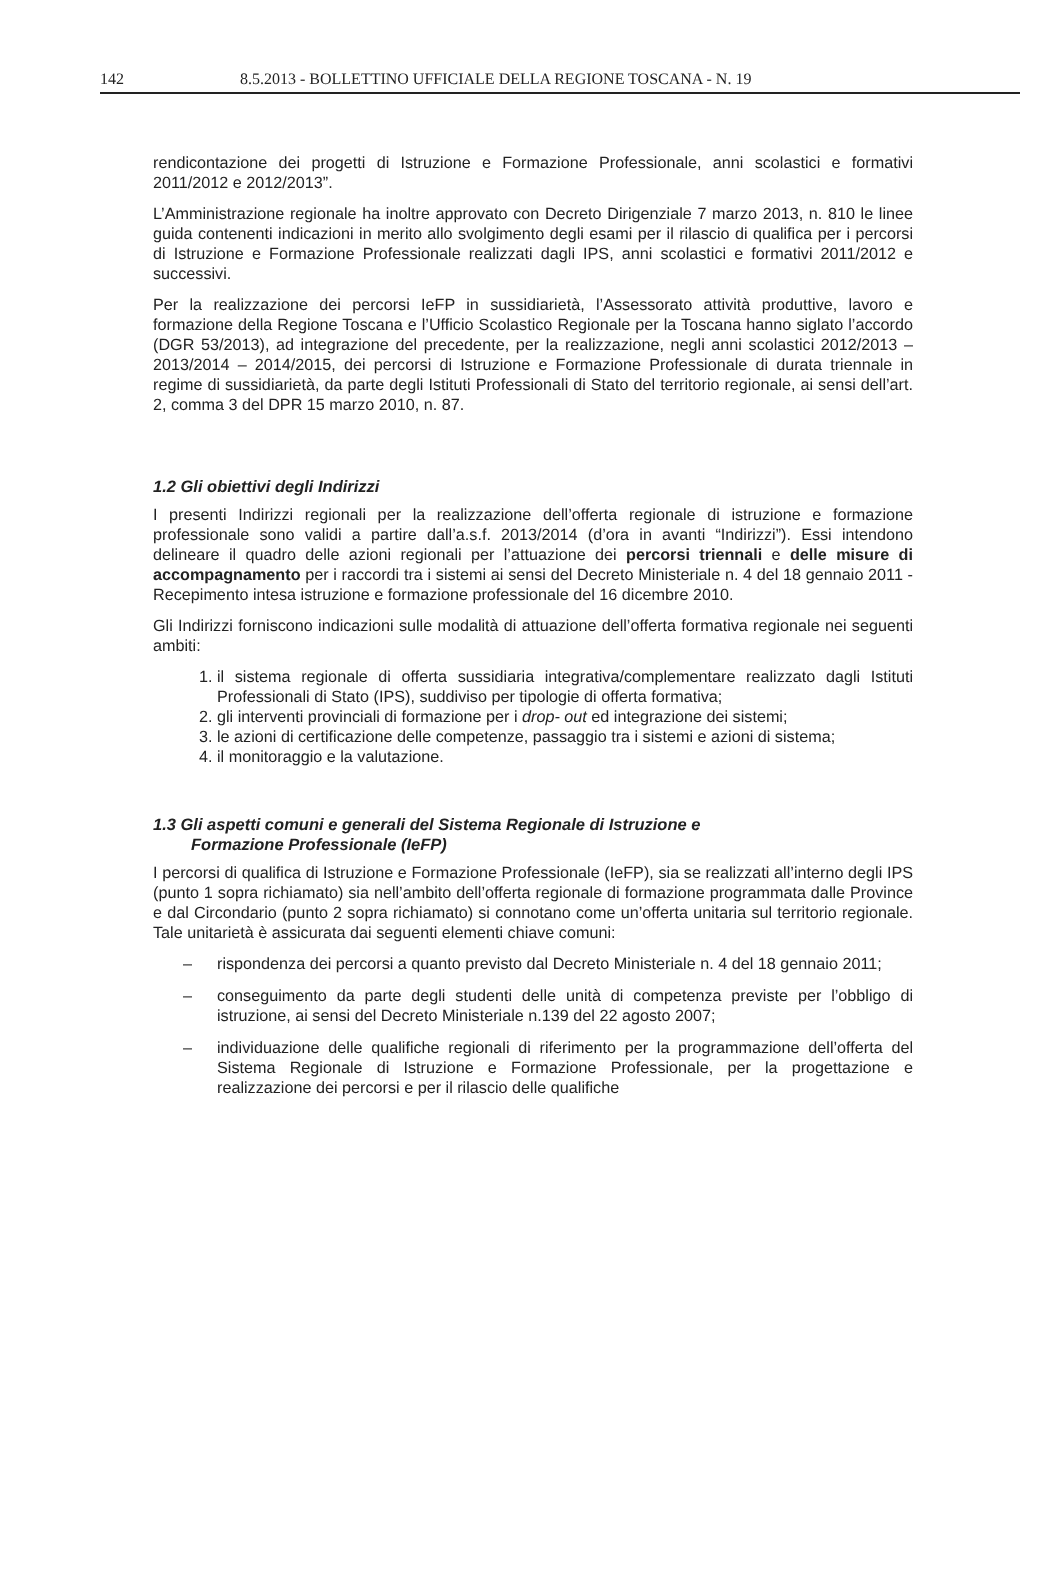142 8.5.2013 - BOLLETTINO UFFICIALE DELLA REGIONE TOSCANA - N. 19
rendicontazione dei progetti di Istruzione e Formazione Professionale, anni scolastici e formativi 2011/2012 e 2012/2013”.
L’Amministrazione regionale ha inoltre approvato con Decreto Dirigenziale 7 marzo 2013, n. 810 le linee guida contenenti indicazioni in merito allo svolgimento degli esami per il rilascio di qualifica per i percorsi di Istruzione e Formazione Professionale realizzati dagli IPS, anni scolastici e formativi 2011/2012 e successivi.
Per la realizzazione dei percorsi IeFP in sussidiarietà, l’Assessorato attività produttive, lavoro e formazione della Regione Toscana e l’Ufficio Scolastico Regionale per la Toscana hanno siglato l’accordo (DGR 53/2013), ad integrazione del precedente, per la realizzazione, negli anni scolastici 2012/2013 – 2013/2014 – 2014/2015, dei percorsi di Istruzione e Formazione Professionale di durata triennale in regime di sussidiarietà, da parte degli Istituti Professionali di Stato del territorio regionale, ai sensi dell’art. 2, comma 3 del DPR 15 marzo 2010, n. 87.
1.2 Gli obiettivi degli Indirizzi
I presenti Indirizzi regionali per la realizzazione dell’offerta regionale di istruzione e formazione professionale sono validi a partire dall’a.s.f. 2013/2014 (d’ora in avanti “Indirizzi”). Essi intendono delineare il quadro delle azioni regionali per l’attuazione dei percorsi triennali e delle misure di accompagnamento per i raccordi tra i sistemi ai sensi del Decreto Ministeriale n. 4 del 18 gennaio 2011 - Recepimento intesa istruzione e formazione professionale del 16 dicembre 2010.
Gli Indirizzi forniscono indicazioni sulle modalità di attuazione dell’offerta formativa regionale nei seguenti ambiti:
1. il sistema regionale di offerta sussidiaria integrativa/complementare realizzato dagli Istituti Professionali di Stato (IPS), suddiviso per tipologie di offerta formativa;
2. gli interventi provinciali di formazione per i drop- out ed integrazione dei sistemi;
3. le azioni di certificazione delle competenze, passaggio tra i sistemi e azioni di sistema;
4. il monitoraggio e la valutazione.
1.3 Gli aspetti comuni e generali del Sistema Regionale di Istruzione e
Formazione Professionale (IeFP)
I percorsi di qualifica di Istruzione e Formazione Professionale (IeFP), sia se realizzati all’interno degli IPS (punto 1 sopra richiamato) sia nell’ambito dell’offerta regionale di formazione programmata dalle Province e dal Circondario (punto 2 sopra richiamato) si connotano come un’offerta unitaria sul territorio regionale. Tale unitarietà è assicurata dai seguenti elementi chiave comuni:
– rispondenza dei percorsi a quanto previsto dal Decreto Ministeriale n. 4 del 18 gennaio 2011;
– conseguimento da parte degli studenti delle unità di competenza previste per l’obbligo di istruzione, ai sensi del Decreto Ministeriale n.139 del 22 agosto 2007;
– individuazione delle qualifiche regionali di riferimento per la programmazione dell’offerta del Sistema Regionale di Istruzione e Formazione Professionale, per la progettazione e realizzazione dei percorsi e per il rilascio delle qualifiche